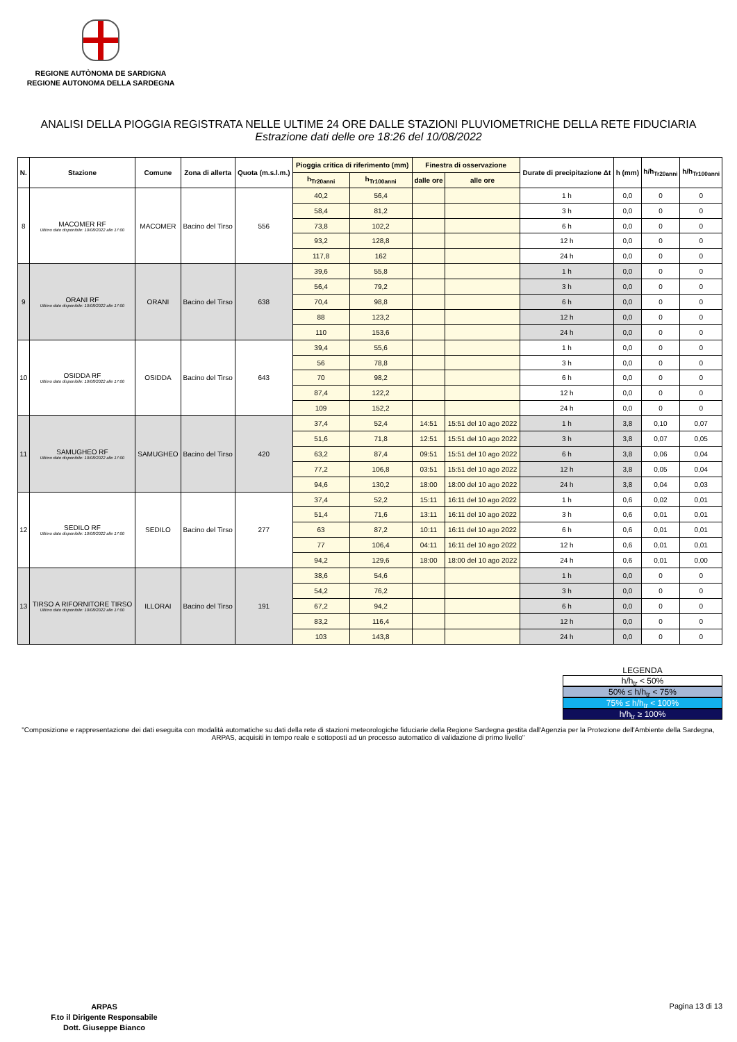REGIONE AUTÒNOMA DE SARDIGNA
REGIONE AUTONOMA DELLA SARDEGNA
ANALISI DELLA PIOGGIA REGISTRATA NELLE ULTIME 24 ORE DALLE STAZIONI PLUVIOMETRICHE DELLA RETE FIDUCIARIA
Estrazione dati delle ore 18:26 del 10/08/2022
| N. | Stazione | Comune | Zona di allerta | Quota (m.s.l.m.) | Pioggia critica di riferimento (mm) | | Finestra di osservazione | | Durate di precipitazione Δt | h (mm) | h/h<sub>Tr20anni</sub> | h/h<sub>Tr100anni</sub> |
| --- | --- | --- | --- | --- | --- | --- | --- | --- | --- | --- | --- | --- |
| | | | | | h<sub>Tr20anni</sub> | h<sub>Tr100anni</sub> | dalle ore | alle ore | | | | |
| 8 | MACOMER RF Ultimo dato disponibile: 10/08/2022 alle 17:00 | MACOMER | Bacino del Tirso | 556 | 40,2 | 56,4 | | | 1 h | 0,0 | 0 | 0 |
| | | | | | 58,4 | 81,2 | | | 3 h | 0,0 | 0 | 0 |
| | | | | | 73,8 | 102,2 | | | 6 h | 0,0 | 0 | 0 |
| | | | | | 93,2 | 128,8 | | | 12 h | 0,0 | 0 | 0 |
| | | | | | 117,8 | 162 | | | 24 h | 0,0 | 0 | 0 |
| 9 | ORANI RF Ultimo dato disponibile: 10/08/2022 alle 17:00 | ORANI | Bacino del Tirso | 638 | 39,6 | 55,8 | | | 1 h | 0,0 | 0 | 0 |
| | | | | | 56,4 | 79,2 | | | 3 h | 0,0 | 0 | 0 |
| | | | | | 70,4 | 98,8 | | | 6 h | 0,0 | 0 | 0 |
| | | | | | 88 | 123,2 | | | 12 h | 0,0 | 0 | 0 |
| | | | | | 110 | 153,6 | | | 24 h | 0,0 | 0 | 0 |
| 10 | OSIDDA RF Ultimo dato disponibile: 10/08/2022 alle 17:00 | OSIDDA | Bacino del Tirso | 643 | 39,4 | 55,6 | | | 1 h | 0,0 | 0 | 0 |
| | | | | | 56 | 78,8 | | | 3 h | 0,0 | 0 | 0 |
| | | | | | 70 | 98,2 | | | 6 h | 0,0 | 0 | 0 |
| | | | | | 87,4 | 122,2 | | | 12 h | 0,0 | 0 | 0 |
| | | | | | 109 | 152,2 | | | 24 h | 0,0 | 0 | 0 |
| 11 | SAMUGHEO RF Ultimo dato disponibile: 10/08/2022 alle 17:00 | SAMUGHEO | Bacino del Tirso | 420 | 37,4 | 52,4 | 14:51 | 15:51 del 10 ago 2022 | 1 h | 3,8 | 0,10 | 0,07 |
| | | | | | 51,6 | 71,8 | 12:51 | 15:51 del 10 ago 2022 | 3 h | 3,8 | 0,07 | 0,05 |
| | | | | | 63,2 | 87,4 | 09:51 | 15:51 del 10 ago 2022 | 6 h | 3,8 | 0,06 | 0,04 |
| | | | | | 77,2 | 106,8 | 03:51 | 15:51 del 10 ago 2022 | 12 h | 3,8 | 0,05 | 0,04 |
| | | | | | 94,6 | 130,2 | 18:00 | 18:00 del 10 ago 2022 | 24 h | 3,8 | 0,04 | 0,03 |
| 12 | SEDILO RF Ultimo dato disponibile: 10/08/2022 alle 17:00 | SEDILO | Bacino del Tirso | 277 | 37,4 | 52,2 | 15:11 | 16:11 del 10 ago 2022 | 1 h | 0,6 | 0,02 | 0,01 |
| | | | | | 51,4 | 71,6 | 13:11 | 16:11 del 10 ago 2022 | 3 h | 0,6 | 0,01 | 0,01 |
| | | | | | 63 | 87,2 | 10:11 | 16:11 del 10 ago 2022 | 6 h | 0,6 | 0,01 | 0,01 |
| | | | | | 77 | 106,4 | 04:11 | 16:11 del 10 ago 2022 | 12 h | 0,6 | 0,01 | 0,01 |
| | | | | | 94,2 | 129,6 | 18:00 | 18:00 del 10 ago 2022 | 24 h | 0,6 | 0,01 | 0,00 |
| 13 | TIRSO A RIFORNITORE TIRSO Ultimo dato disponibile: 10/08/2022 alle 17:00 | ILLORAI | Bacino del Tirso | 191 | 38,6 | 54,6 | | | 1 h | 0,0 | 0 | 0 |
| | | | | | 54,2 | 76,2 | | | 3 h | 0,0 | 0 | 0 |
| | | | | | 67,2 | 94,2 | | | 6 h | 0,0 | 0 | 0 |
| | | | | | 83,2 | 116,4 | | | 12 h | 0,0 | 0 | 0 |
| | | | | | 103 | 143,8 | | | 24 h | 0,0 | 0 | 0 |
LEGENDA
h/h<sub>tr</sub> < 50%
50% ≤ h/h<sub>tr</sub> < 75%
75% ≤ h/h<sub>tr</sub> < 100%
h/h<sub>tr</sub> ≥ 100%
"Composizione e rappresentazione dei dati eseguita con modalità automatiche su dati della rete di stazioni meteorologiche fiduciarie della Regione Sardegna gestita dall'Agenzia per la Protezione dell'Ambiente della Sardegna, ARPAS, acquisiti in tempo reale e sottoposti ad un processo automatico di validazione di primo livello"
ARPAS
F.to il Dirigente Responsabile
Dott. Giuseppe Bianco
Pagina 13 di 13